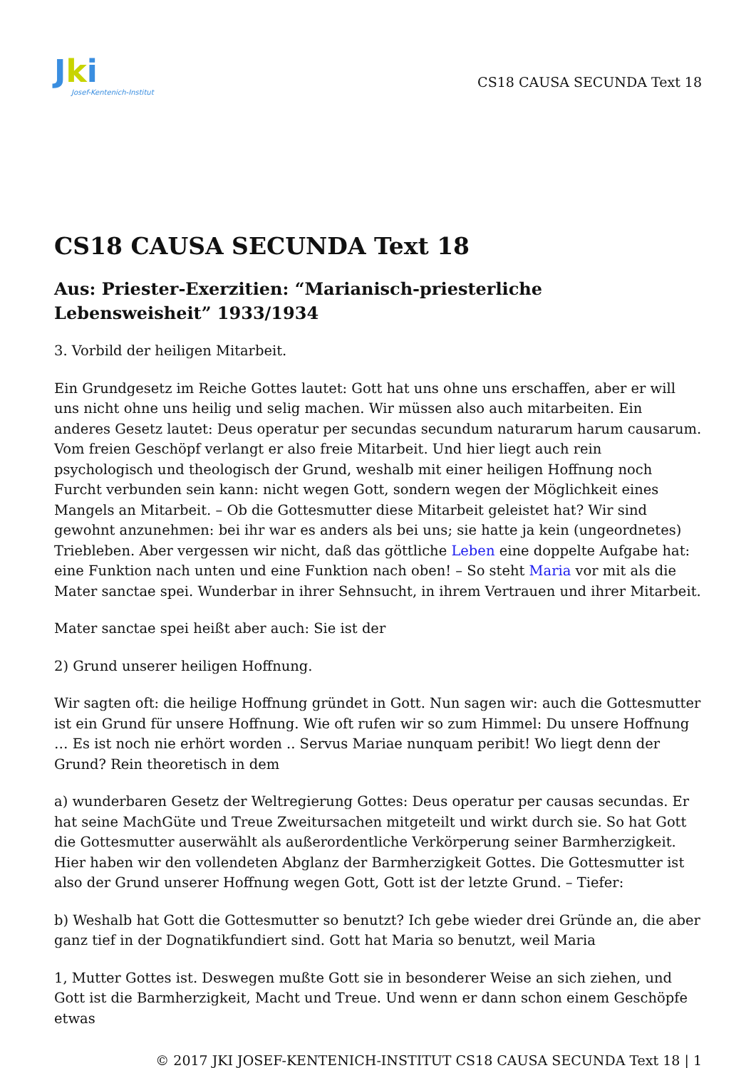Jki
Josef-Kentenich-Institut
CS18 CAUSA SECUNDA Text 18
CS18 CAUSA SECUNDA Text 18
Aus: Priester-Exerzitien: “Marianisch-priesterliche Lebensweisheit” 1933/1934
3. Vorbild der heiligen Mitarbeit.
Ein Grundgesetz im Reiche Gottes lautet: Gott hat uns ohne uns erschaffen, aber er will uns nicht ohne uns heilig und selig machen. Wir müssen also auch mitarbeiten. Ein anderes Gesetz lautet: Deus operatur per secundas secundum naturarum harum causarum. Vom freien Geschöpf verlangt er also freie Mitarbeit. Und hier liegt auch rein psychologisch und theologisch der Grund, weshalb mit einer heiligen Hoffnung noch Furcht verbunden sein kann: nicht wegen Gott, sondern wegen der Möglichkeit eines Mangels an Mitarbeit. – Ob die Gottesmutter diese Mitarbeit geleistet hat? Wir sind gewohnt anzunehmen: bei ihr war es anders als bei uns; sie hatte ja kein (ungeordnetes) Triebleben. Aber vergessen wir nicht, daß das göttliche Leben eine doppelte Aufgabe hat: eine Funktion nach unten und eine Funktion nach oben! – So steht Maria vor mit als die Mater sanctae spei. Wunderbar in ihrer Sehnsucht, in ihrem Vertrauen und ihrer Mitarbeit.
Mater sanctae spei heißt aber auch: Sie ist der
2) Grund unserer heiligen Hoffnung.
Wir sagten oft: die heilige Hoffnung gründet in Gott. Nun sagen wir: auch die Gottesmutter ist ein Grund für unsere Hoffnung. Wie oft rufen wir so zum Himmel: Du unsere Hoffnung … Es ist noch nie erhört worden .. Servus Mariae nunquam peribit! Wo liegt denn der Grund? Rein theoretisch in dem
a) wunderbaren Gesetz der Weltregierung Gottes: Deus operatur per causas secundas. Er hat seine MachGüte und Treue Zweitursachen mitgeteilt und wirkt durch sie. So hat Gott die Gottesmutter auserwählt als außerordentliche Verkörperung seiner Barmherzigkeit. Hier haben wir den vollendeten Abglanz der Barmherzigkeit Gottes. Die Gottesmutter ist also der Grund unserer Hoffnung wegen Gott, Gott ist der letzte Grund. – Tiefer:
b) Weshalb hat Gott die Gottesmutter so benutzt? Ich gebe wieder drei Gründe an, die aber ganz tief in der Dognatikfundiert sind. Gott hat Maria so benutzt, weil Maria
1, Mutter Gottes ist. Deswegen mußte Gott sie in besonderer Weise an sich ziehen, und Gott ist die Barmherzigkeit, Macht und Treue. Und wenn er dann schon einem Geschöpfe etwas
© 2017 JKI JOSEF-KENTENICH-INSTITUT CS18 CAUSA SECUNDA Text 18 | 1